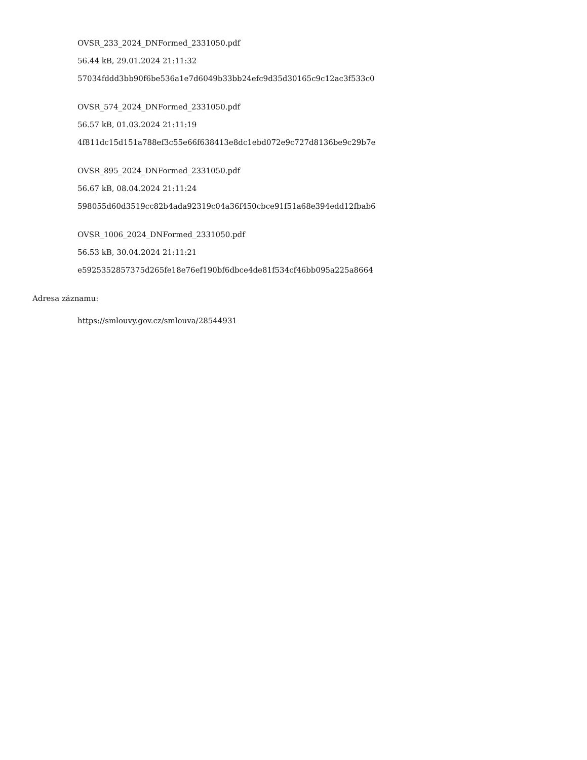OVSR_233_2024_DNFormed_2331050.pdf
56.44 kB, 29.01.2024 21:11:32
57034fddd3bb90f6be536a1e7d6049b33bb24efc9d35d30165c9c12ac3f533c0
OVSR_574_2024_DNFormed_2331050.pdf
56.57 kB, 01.03.2024 21:11:19
4f811dc15d151a788ef3c55e66f638413e8dc1ebd072e9c727d8136be9c29b7e
OVSR_895_2024_DNFormed_2331050.pdf
56.67 kB, 08.04.2024 21:11:24
598055d60d3519cc82b4ada92319c04a36f450cbce91f51a68e394edd12fbab6
OVSR_1006_2024_DNFormed_2331050.pdf
56.53 kB, 30.04.2024 21:11:21
e5925352857375d265fe18e76ef190bf6dbce4de81f534cf46bb095a225a8664
Adresa záznamu:
https://smlouvy.gov.cz/smlouva/28544931